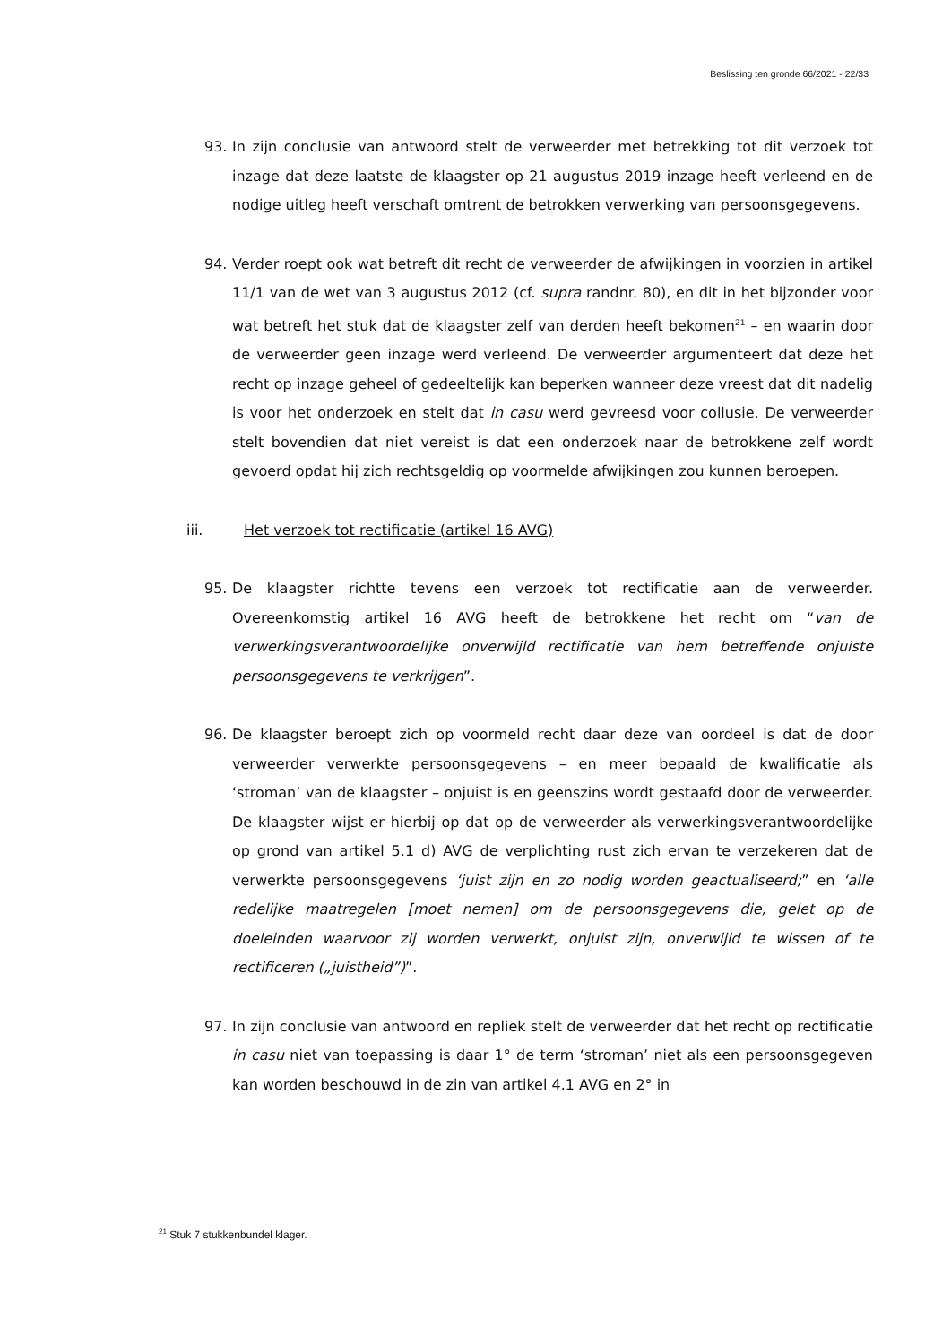Beslissing ten gronde 66/2021 - 22/33
93. In zijn conclusie van antwoord stelt de verweerder met betrekking tot dit verzoek tot inzage dat deze laatste de klaagster op 21 augustus 2019 inzage heeft verleend en de nodige uitleg heeft verschaft omtrent de betrokken verwerking van persoonsgegevens.
94. Verder roept ook wat betreft dit recht de verweerder de afwijkingen in voorzien in artikel 11/1 van de wet van 3 augustus 2012 (cf. supra randnr. 80), en dit in het bijzonder voor wat betreft het stuk dat de klaagster zelf van derden heeft bekomen<sup>21</sup> – en waarin door de verweerder geen inzage werd verleend. De verweerder argumenteert dat deze het recht op inzage geheel of gedeeltelijk kan beperken wanneer deze vreest dat dit nadelig is voor het onderzoek en stelt dat in casu werd gevreesd voor collusie. De verweerder stelt bovendien dat niet vereist is dat een onderzoek naar de betrokkene zelf wordt gevoerd opdat hij zich rechtsgeldig op voormelde afwijkingen zou kunnen beroepen.
iii. Het verzoek tot rectificatie (artikel 16 AVG)
95. De klaagster richtte tevens een verzoek tot rectificatie aan de verweerder. Overeenkomstig artikel 16 AVG heeft de betrokkene het recht om “van de verwerkingsverantwoordelijke onverwijld rectificatie van hem betreffende onjuiste persoonsgegevens te verkrijgen”.
96. De klaagster beroept zich op voormeld recht daar deze van oordeel is dat de door verweerder verwerkte persoonsgegevens – en meer bepaald de kwalificatie als ‘stroman’ van de klaagster – onjuist is en geenszins wordt gestaafd door de verweerder. De klaagster wijst er hierbij op dat op de verweerder als verwerkingsverantwoordelijke op grond van artikel 5.1 d) AVG de verplichting rust zich ervan te verzekeren dat de verwerkte persoonsgegevens ‘juist zijn en zo nodig worden geactualiseerd;” en ‘alle redelijke maatregelen [moet nemen] om de persoonsgegevens die, gelet op de doeleinden waarvoor zij worden verwerkt, onjuist zijn, onverwijld te wissen of te rectificeren („juistheid”)”.
97. In zijn conclusie van antwoord en repliek stelt de verweerder dat het recht op rectificatie in casu niet van toepassing is daar 1° de term ‘stroman’ niet als een persoonsgegeven kan worden beschouwd in de zin van artikel 4.1 AVG en 2° in
<sup>21</sup> Stuk 7 stukkenbundel klager.